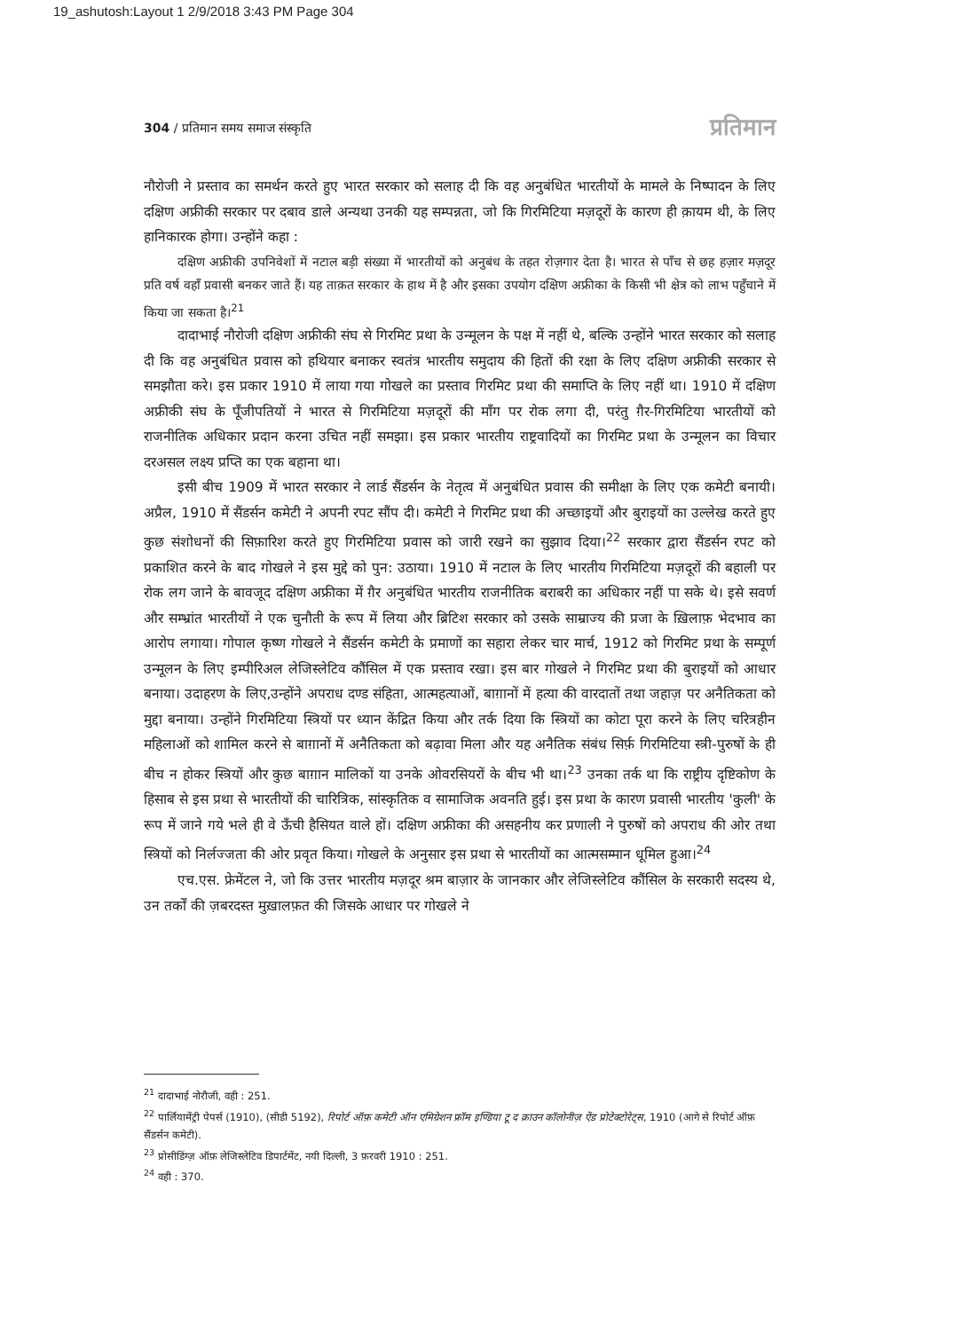19_ashutosh:Layout 1 2/9/2018 3:43 PM Page 304
304 / प्रतिमान समय समाज संस्कृति प्रतिमान
नौरोजी ने प्रस्ताव का समर्थन करते हुए भारत सरकार को सलाह दी कि वह अनुबंधित भारतीयों के मामले के निष्पादन के लिए दक्षिण अफ्रीकी सरकार पर दबाव डाले अन्यथा उनकी यह सम्पन्नता, जो कि गिरमिटिया मज़दूरों के कारण ही क़ायम थी, के लिए हानिकारक होगा। उन्होंने कहा :
दक्षिण अफ्रीकी उपनिवेशों में नटाल बड़ी संख्या में भारतीयों को अनुबंध के तहत रोज़गार देता है। भारत से पाँच से छह हज़ार मज़दूर प्रति वर्ष वहाँ प्रवासी बनकर जाते हैं। यह ताक़त सरकार के हाथ में है और इसका उपयोग दक्षिण अफ्रीका के किसी भी क्षेत्र को लाभ पहुँचाने में किया जा सकता है।<sup>21</sup>
दादाभाई नौरोजी दक्षिण अफ्रीकी संघ से गिरमिट प्रथा के उन्मूलन के पक्ष में नहीं थे, बल्कि उन्होंने भारत सरकार को सलाह दी कि वह अनुबंधित प्रवास को हथियार बनाकर स्वतंत्र भारतीय समुदाय की हितों की रक्षा के लिए दक्षिण अफ्रीकी सरकार से समझौता करे। इस प्रकार 1910 में लाया गया गोखले का प्रस्ताव गिरमिट प्रथा की समाप्ति के लिए नहीं था। 1910 में दक्षिण अफ्रीकी संघ के पूँजीपतियों ने भारत से गिरमिटिया मज़दूरों की माँग पर रोक लगा दी, परंतु ग़ैर-गिरमिटिया भारतीयों को राजनीतिक अधिकार प्रदान करना उचित नहीं समझा। इस प्रकार भारतीय राष्ट्रवादियों का गिरमिट प्रथा के उन्मूलन का विचार दरअसल लक्ष्य प्रप्ति का एक बहाना था।
इसी बीच 1909 में भारत सरकार ने लार्ड सैंडर्सन के नेतृत्व में अनुबंधित प्रवास की समीक्षा के लिए एक कमेटी बनायी। अप्रैल, 1910 में सैंडर्सन कमेटी ने अपनी रपट सौंप दी। कमेटी ने गिरमिट प्रथा की अच्छाइयों और बुराइयों का उल्लेख करते हुए कुछ संशोधनों की सिफ़ारिश करते हुए गिरमिटिया प्रवास को जारी रखने का सुझाव दिया।<sup>22</sup> सरकार द्वारा सैंडर्सन रपट को प्रकाशित करने के बाद गोखले ने इस मुद्दे को पुन: उठाया। 1910 में नटाल के लिए भारतीय गिरमिटिया मज़दूरों की बहाली पर रोक लग जाने के बावजूद दक्षिण अफ्रीका में ग़ैर अनुबंधित भारतीय राजनीतिक बराबरी का अधिकार नहीं पा सके थे। इसे सवर्ण और सम्भ्रांत भारतीयों ने एक चुनौती के रूप में लिया और ब्रिटिश सरकार को उसके साम्राज्य की प्रजा के ख़िलाफ़ भेदभाव का आरोप लगाया। गोपाल कृष्ण गोखले ने सैंडर्सन कमेटी के प्रमाणों का सहारा लेकर चार मार्च, 1912 को गिरमिट प्रथा के सम्पूर्ण उन्मूलन के लिए इम्पीरिअल लेजिस्लेटिव कौंसिल में एक प्रस्ताव रखा। इस बार गोखले ने गिरमिट प्रथा की बुराइयों को आधार बनाया। उदाहरण के लिए,उन्होंने अपराध दण्ड संहिता, आत्महत्याओं, बाग़ानों में हत्या की वारदातों तथा जहाज़ पर अनैतिकता को मुद्दा बनाया। उन्होंने गिरमिटिया स्त्रियों पर ध्यान केंद्रित किया और तर्क दिया कि स्त्रियों का कोटा पूरा करने के लिए चरित्रहीन महिलाओं को शामिल करने से बाग़ानों में अनैतिकता को बढ़ावा मिला और यह अनैतिक संबंध सिर्फ़ गिरमिटिया स्त्री-पुरुषों के ही बीच न होकर स्त्रियों और कुछ बाग़ान मालिकों या उनके ओवरसियरों के बीच भी था।<sup>23</sup> उनका तर्क था कि राष्ट्रीय दृष्टिकोण के हिसाब से इस प्रथा से भारतीयों की चारित्रिक, सांस्कृतिक व सामाजिक अवनति हुई। इस प्रथा के कारण प्रवासी भारतीय 'कुली' के रूप में जाने गये भले ही वे ऊँची हैसियत वाले हों। दक्षिण अफ्रीका की असहनीय कर प्रणाली ने पुरुषों को अपराध की ओर तथा स्त्रियों को निर्लज्जता की ओर प्रवृत किया। गोखले के अनुसार इस प्रथा से भारतीयों का आत्मसम्मान धूमिल हुआ।<sup>24</sup>
एच.एस. फ्रेमेंटल ने, जो कि उत्तर भारतीय मज़दूर श्रम बाज़ार के जानकार और लेजिस्लेटिव कौंसिल के सरकारी सदस्य थे, उन तर्कों की ज़बरदस्त मुख़ालफ़त की जिसके आधार पर गोखले ने
<sup>21</sup> दादाभाई नोरौजी, वही : 251.
<sup>22</sup> पार्लियामेंट्री पेपर्स (1910), (सीडी 5192), रिपोर्ट ऑफ़ कमेटी ऑन एमिग्रेशन फ्रॉम इण्डिया टू द क्राउन कॉलोनीज़ ऐंड प्रोटेक्टोरेट्स, 1910 (आगे से रिपोर्ट ऑफ़ सैंडर्सन कमेटी).
<sup>23</sup> प्रोसीडिंग्ज़ ऑफ़ लेजिस्लेटिव डिपार्टमेंट, नयी दिल्ली, 3 फ़रवरी 1910 : 251.
<sup>24</sup> वही : 370.